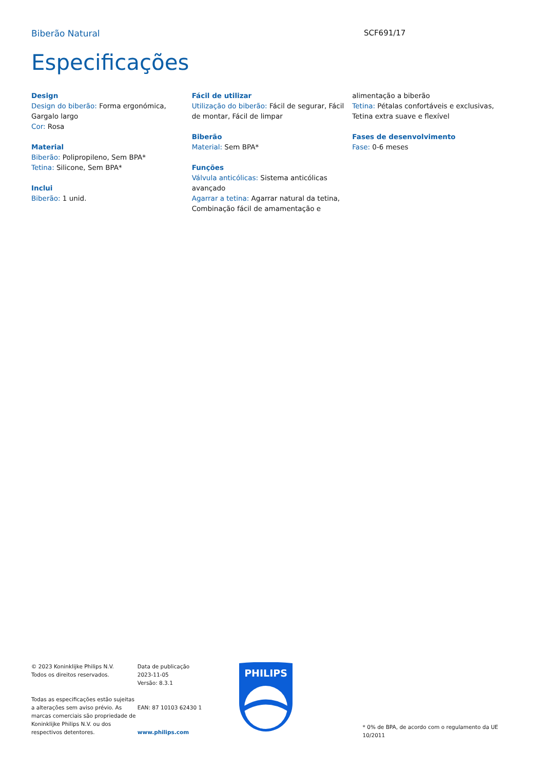Biberão Natural SCF691/17
Especificações
Design
Design do biberão: Forma ergonómica, Gargalo largo
Cor: Rosa
Material
Biberão: Polipropileno, Sem BPA*
Tetina: Silicone, Sem BPA*
Inclui
Biberão: 1 unid.
Fácil de utilizar
Utilização do biberão: Fácil de segurar, Fácil de montar, Fácil de limpar
Biberão
Material: Sem BPA*
Funções
Válvula anticólicas: Sistema anticólicas avançado
Agarrar a tetina: Agarrar natural da tetina, Combinação fácil de amamentação e
alimentação a biberão
Tetina: Pétalas confortáveis e exclusivas, Tetina extra suave e flexível
Fases de desenvolvimento
Fase: 0-6 meses
© 2023 Koninklijke Philips N.V.
Todos os direitos reservados.
Todas as especificações estão sujeitas a alterações sem aviso prévio. As marcas comerciais são propriedade de Koninklijke Philips N.V. ou dos respectivos detentores.
Data de publicação
2023-11-05
Versão: 8.3.1
EAN: 87 10103 62430 1
www.philips.com
PHILIPS
* 0% de BPA, de acordo com o regulamento da UE 10/2011